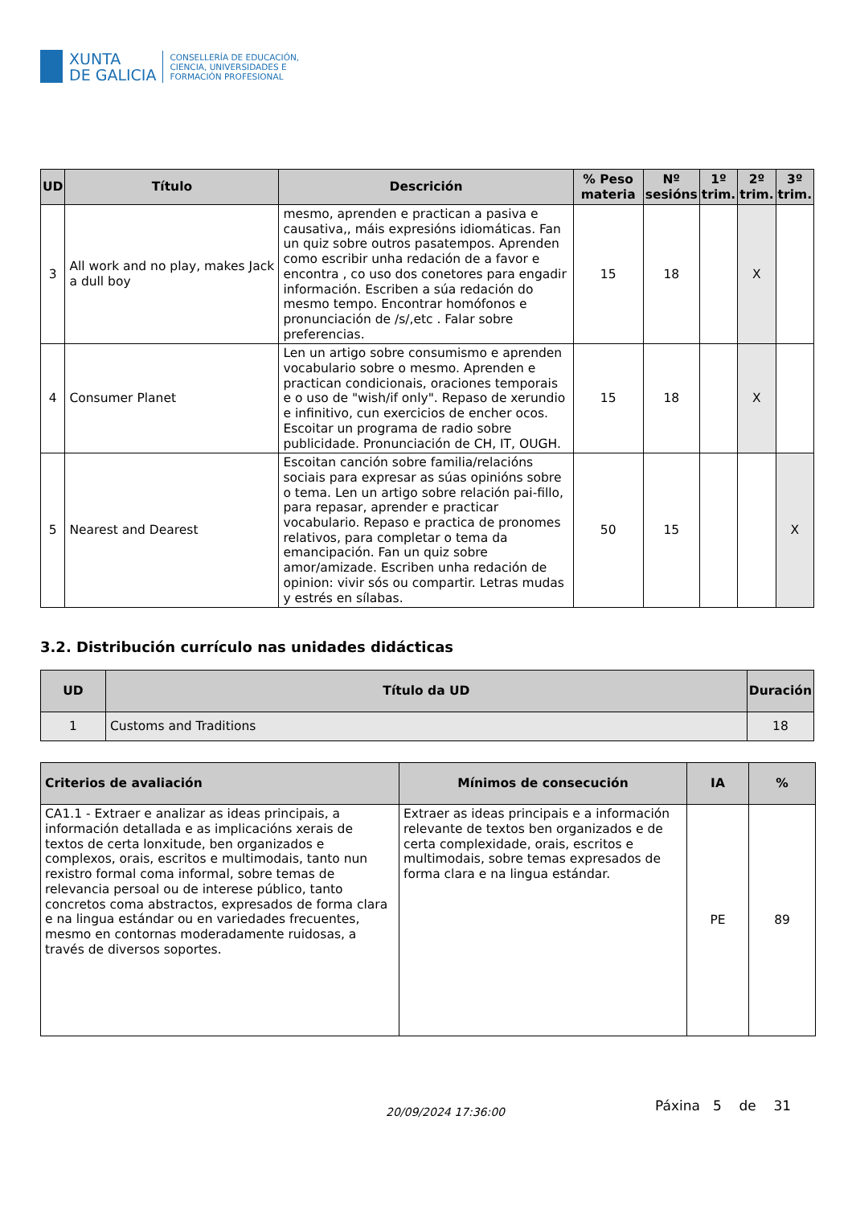XUNTA
DE GALICIA
CONSELLERÍA DE EDUCACIÓN,
CIENCIA, UNIVERSIDADES E
FORMACIÓN PROFESIONAL
| UD | Título | Descrición | % Peso materia | Nº sesións | 1º trim. | 2º trim. | 3º trim. |
| --- | --- | --- | --- | --- | --- | --- | --- |
| 3 | All work and no play, makes Jack a dull boy | mesmo, aprenden e practican a pasiva e causativa,, máis expresións idiomáticas. Fan un quiz sobre outros pasatempos. Aprenden como escribir unha redación de a favor e encontra , co uso dos conetores para engadir información. Escriben a súa redación do mesmo tempo. Encontrar homófonos e pronunciación de /s/,etc . Falar sobre preferencias. | 15 | 18 | | X | |
| 4 | Consumer Planet | Len un artigo sobre consumismo e aprenden vocabulario sobre o mesmo. Aprenden e practican condicionais, oraciones temporais e o uso de "wish/if only". Repaso de xerundio e infinitivo, cun exercicios de encher ocos. Escoitar un programa de radio sobre publicidade. Pronunciación de CH, IT, OUGH. | 15 | 18 | | X | |
| 5 | Nearest and Dearest | Escoitan canción sobre familia/relacións sociais para expresar as súas opinións sobre o tema. Len un artigo sobre relación pai-fillo, para repasar, aprender e practicar vocabulario. Repaso e practica de pronomes relativos, para completar o tema da emancipación. Fan un quiz sobre amor/amizade. Escriben unha redación de opinion: vivir sós ou compartir. Letras mudas y estrés en sílabas. | 50 | 15 | | | X |
3.2. Distribución currículo nas unidades didácticas
| UD | Título da UD | Duración |
| --- | --- | --- |
| 1 | Customs and Traditions | 18 |
| Criterios de avaliación | Mínimos de consecución | IA | % |
| --- | --- | --- | --- |
| CA1.1 - Extraer e analizar as ideas principais, a información detallada e as implicacións xerais de textos de certa lonxitude, ben organizados e complexos, orais, escritos e multimodais, tanto nun rexistro formal coma informal, sobre temas de relevancia persoal ou de interese público, tanto concretos coma abstractos, expresados de forma clara e na lingua estándar ou en variedades frecuentes, mesmo en contornas moderadamente ruidosas, a través de diversos soportes. | Extraer as ideas principais e a información relevante de textos ben organizados e de certa complexidade, orais, escritos e multimodais, sobre temas expresados de forma clara e na lingua estándar. | PE | 89 |
20/09/2024 17:36:00 Páxina 5 de 31